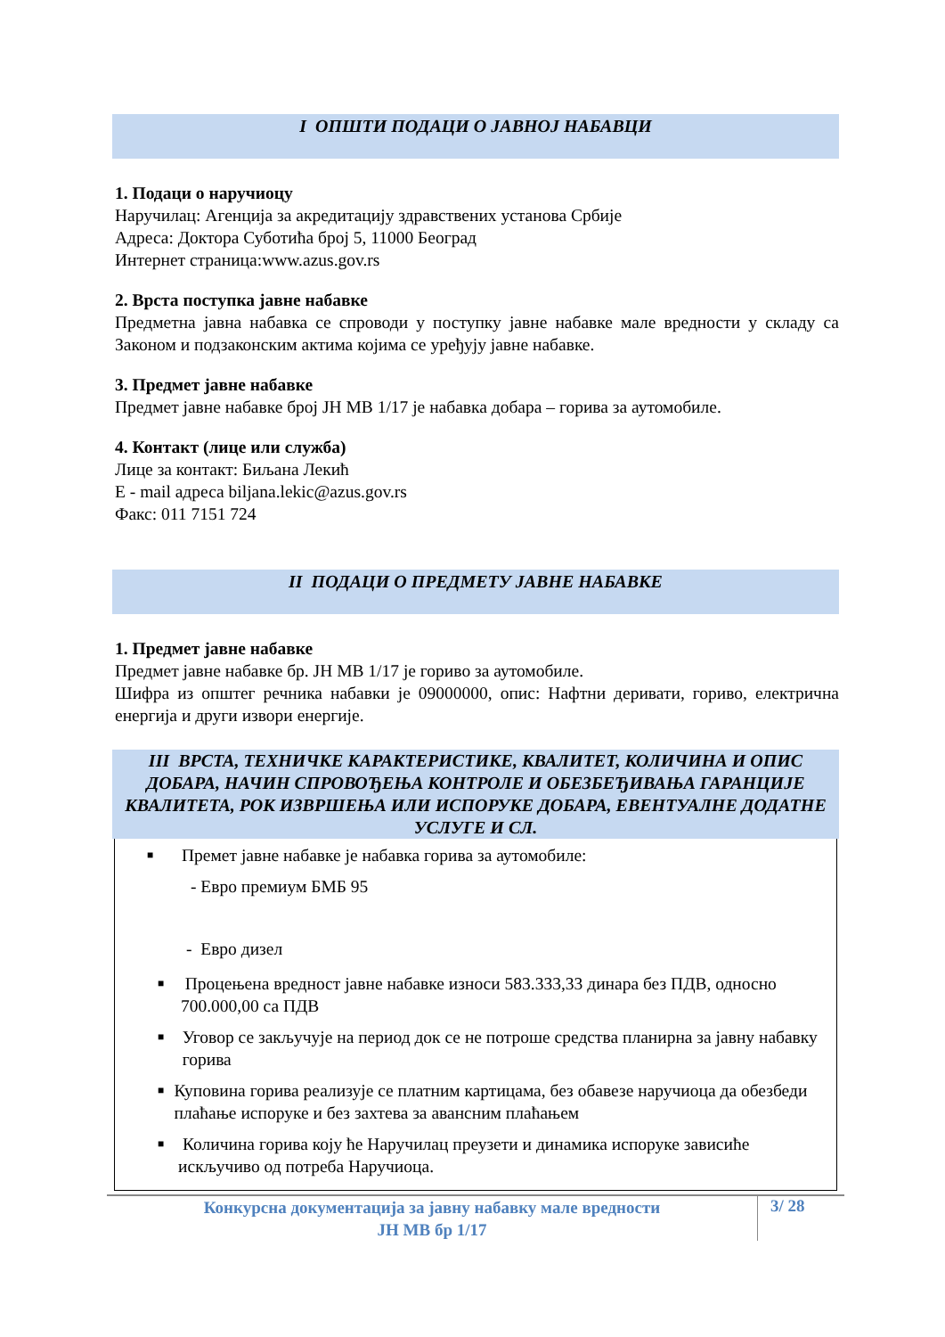I ОПШТИ ПОДАЦИ О ЈАВНОЈ НАБАВЦИ
1. Подаци о наручиоцу
Наручилац: Агенција за акредитацију здравствених установа Србије
Адреса: Доктора Суботића број 5, 11000 Београд
Интернет страница:www.azus.gov.rs
2. Врста поступка јавне набавке
Предметна јавна набавка се спроводи у поступку јавне набавке мале вредности у складу са Законом и подзаконским актима којима се уређују јавне набавке.
3. Предмет јавне набавке
Предмет јавне набавке број ЈН МВ 1/17 је набавка добара – горива за аутомобиле.
4. Контакт (лице или служба)
Лице за контакт: Биљана Лекић
Е - mail адреса biljana.lekic@azus.gov.rs
Факс: 011 7151 724
II ПОДАЦИ О ПРЕДМЕТУ ЈАВНЕ НАБАВКЕ
1. Предмет јавне набавке
Предмет јавне набавке бр. ЈН МВ 1/17 је гориво за аутомобиле.
Шифра из општег речника набавки је 09000000, опис: Нафтни деривати, гориво, електрична енергија и други извори енергије.
III ВРСТА, ТЕХНИЧКЕ КАРАКТЕРИСТИКЕ, КВАЛИТЕТ, КОЛИЧИНА И ОПИС ДОБАРА, НАЧИН СПРОВОЂЕЊА КОНТРОЛЕ И ОБЕЗБЕЂИВАЊА ГАРАНЦИЈЕ КВАЛИТЕТА, РОК ИЗВРШЕЊА ИЛИ ИСПОРУКЕ ДОБАРА, ЕВЕНТУАЛНЕ ДОДАТНЕ УСЛУГЕ И СЛ.
■ Премет јавне набавке је набавка горива за аутомобиле:
- Евро премиум БМБ 95
- Евро дизел
■ Процењена вредност јавне набавке износи 583.333,33 динара без ПДВ, односно 700.000,00 са ПДВ
■ Уговор се закључује на период док се не потроше средства планирна за јавну набавку горива
■ Куповина горива реализује се платним картицама, без обавезе наручиоца да обезбеди плаћање испоруке и без захтева за авансним плаћањем
■ Количина горива коју ће Наручилац преузети и динамика испоруке зависиће искључиво од потреба Наручиоца.
Конкурсна документација за јавну набавку мале вредности
ЈН МВ бр 1/17
3/ 28